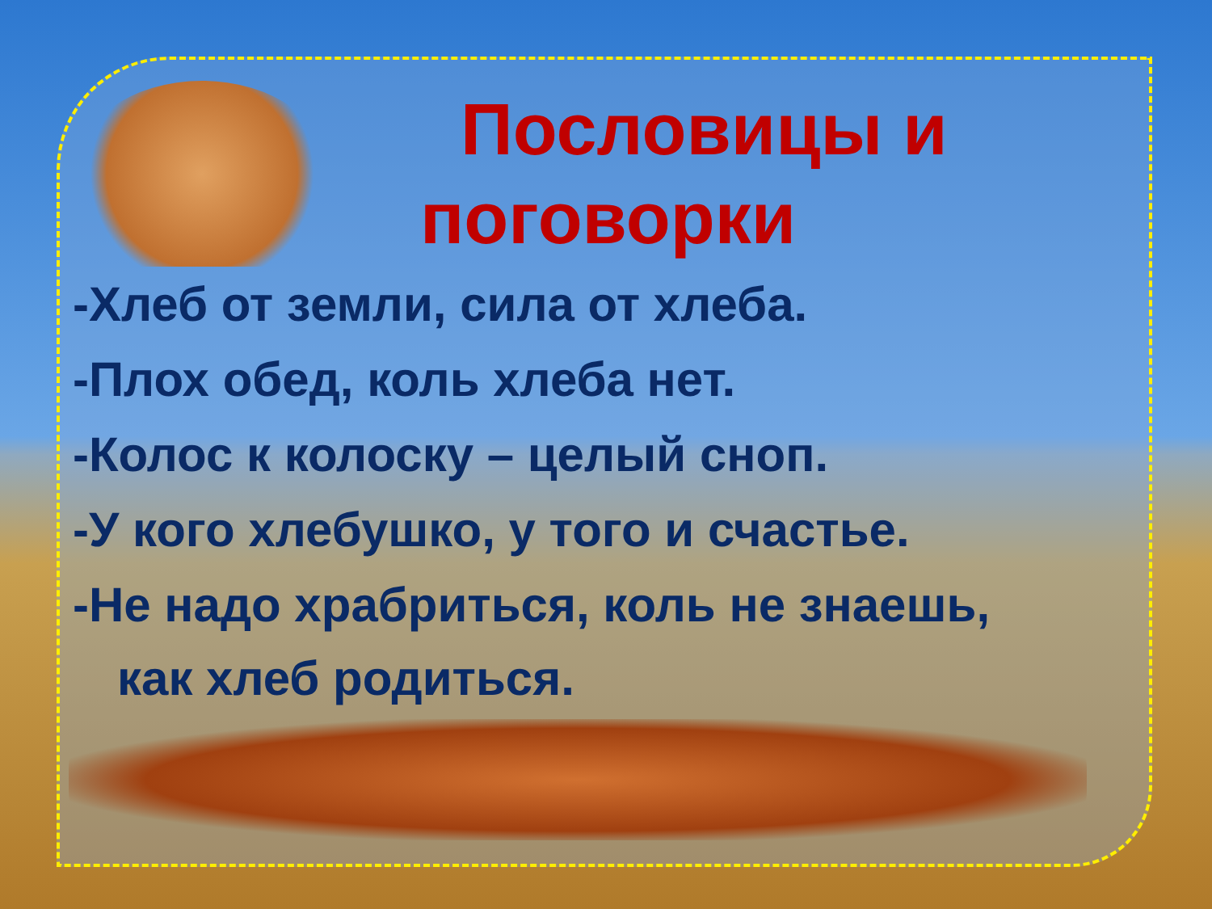Пословицы и
поговорки
-Хлеб от земли, сила от хлеба.
-Плох обед, коль хлеба нет.
-Колос к колоску – целый сноп.
-У кого хлебушко, у того и счастье.
-Не надо храбриться, коль не знаешь,
как хлеб родиться.